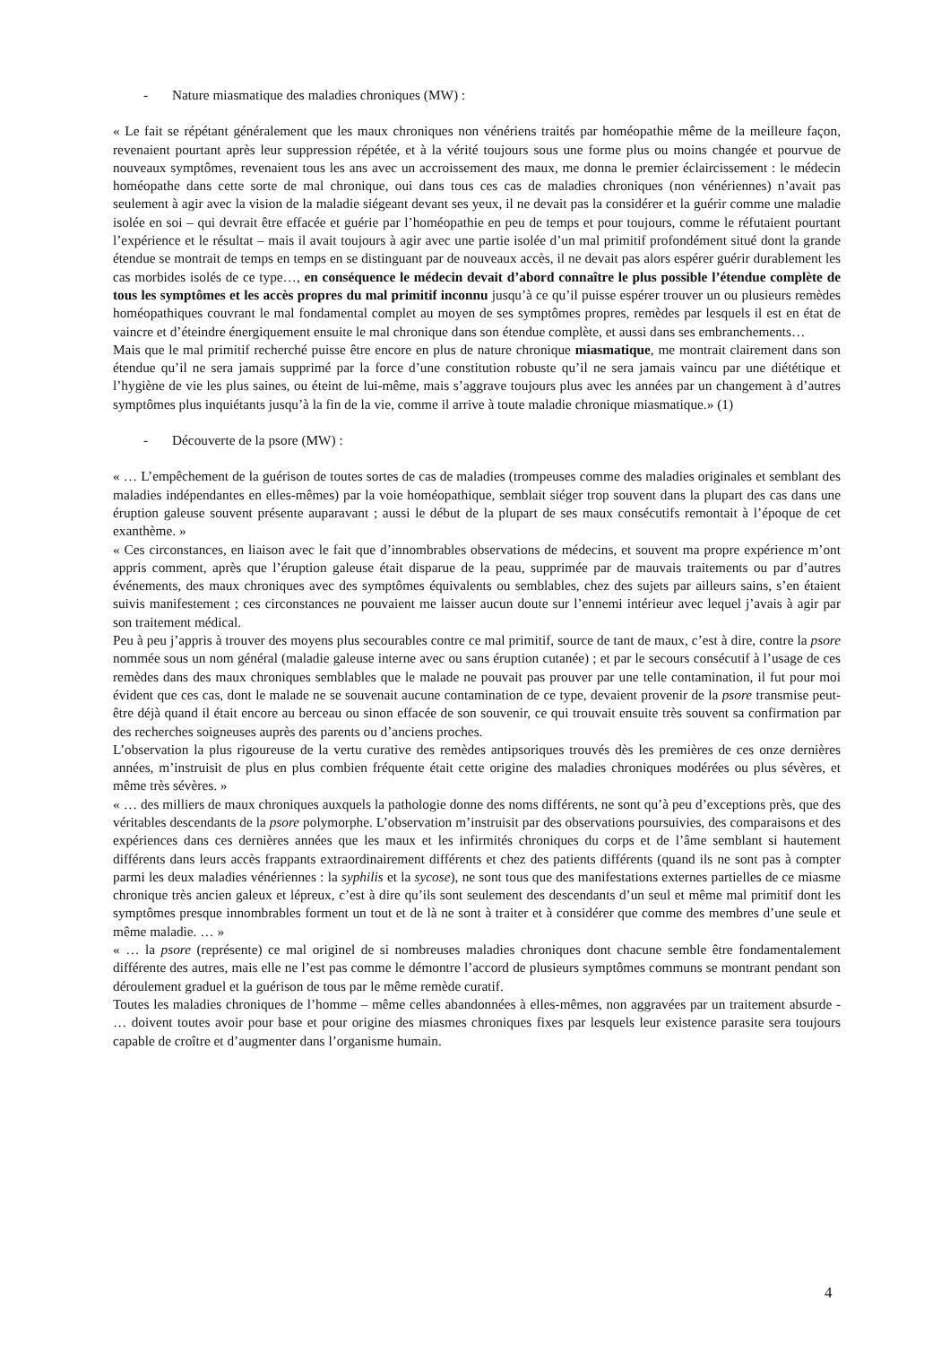- Nature miasmatique des maladies chroniques (MW) :
« Le fait se répétant généralement que les maux chroniques non vénériens traités par homéopathie même de la meilleure façon, revenaient pourtant après leur suppression répétée, et à la vérité toujours sous une forme plus ou moins changée et pourvue de nouveaux symptômes, revenaient tous les ans avec un accroissement des maux, me donna le premier éclaircissement : le médecin homéopathe dans cette sorte de mal chronique, oui dans tous ces cas de maladies chroniques (non vénériennes) n’avait pas seulement à agir avec la vision de la maladie siégeant devant ses yeux, il ne devait pas la considérer et la guérir comme une maladie isolée en soi – qui devrait être effacée et guérie par l’homéopathie en peu de temps et pour toujours, comme le réfutaient pourtant l’expérience et le résultat – mais il avait toujours à agir avec une partie isolée d’un mal primitif profondément situé dont la grande étendue se montrait de temps en temps en se distinguant par de nouveaux accès, il ne devait pas alors espérer guérir durablement les cas morbides isolés de ce type…, en conséquence le médecin devait d’abord connaître le plus possible l’étendue complète de tous les symptômes et les accès propres du mal primitif inconnu jusqu’à ce qu’il puisse espérer trouver un ou plusieurs remèdes homéopathiques couvrant le mal fondamental complet au moyen de ses symptômes propres, remèdes par lesquels il est en état de vaincre et d’éteindre énergiquement ensuite le mal chronique dans son étendue complète, et aussi dans ses embranchements…
Mais que le mal primitif recherché puisse être encore en plus de nature chronique miasmatique, me montrait clairement dans son étendue qu’il ne sera jamais supprimé par la force d’une constitution robuste qu’il ne sera jamais vaincu par une diététique et l’hygiène de vie les plus saines, ou éteint de lui-même, mais s’aggrave toujours plus avec les années par un changement à d’autres symptômes plus inquiétants jusqu’à la fin de la vie, comme il arrive à toute maladie chronique miasmatique.» (1)
- Découverte de la psore (MW) :
« … L’empêchement de la guérison de toutes sortes de cas de maladies (trompeuses comme des maladies originales et semblant des maladies indépendantes en elles-mêmes) par la voie homéopathique, semblait siéger trop souvent dans la plupart des cas dans une éruption galeuse souvent présente auparavant ; aussi le début de la plupart de ses maux consécutifs remontait à l’époque de cet exanthème. »
« Ces circonstances, en liaison avec le fait que d’innombrables observations de médecins, et souvent ma propre expérience m’ont appris comment, après que l’éruption galeuse était disparue de la peau, supprimée par de mauvais traitements ou par d’autres événements, des maux chroniques avec des symptômes équivalents ou semblables, chez des sujets par ailleurs sains, s’en étaient suivis manifestement ; ces circonstances ne pouvaient me laisser aucun doute sur l’ennemi intérieur avec lequel j’avais à agir par son traitement médical.
Peu à peu j’appris à trouver des moyens plus secourables contre ce mal primitif, source de tant de maux, c’est à dire, contre la psore nommée sous un nom général (maladie galeuse interne avec ou sans éruption cutanée) ; et par le secours consécutif à l’usage de ces remèdes dans des maux chroniques semblables que le malade ne pouvait pas prouver par une telle contamination, il fut pour moi évident que ces cas, dont le malade ne se souvenait aucune contamination de ce type, devaient provenir de la psore transmise peut-être déjà quand il était encore au berceau ou sinon effacée de son souvenir, ce qui trouvait ensuite très souvent sa confirmation par des recherches soigneuses auprès des parents ou d’anciens proches.
L’observation la plus rigoureuse de la vertu curative des remèdes antipsoriques trouvés dès les premières de ces onze dernières années, m’instruisit de plus en plus combien fréquente était cette origine des maladies chroniques modérées ou plus sévères, et même très sévères. »
« … des milliers de maux chroniques auxquels la pathologie donne des noms différents, ne sont qu’à peu d’exceptions près, que des véritables descendants de la psore polymorphe. L’observation m’instruisit par des observations poursuivies, des comparaisons et des expériences dans ces dernières années que les maux et les infirmités chroniques du corps et de l’âme semblant si hautement différents dans leurs accès frappants extraordinairement différents et chez des patients différents (quand ils ne sont pas à compter parmi les deux maladies vénériennes : la syphilis et la sycose), ne sont tous que des manifestations externes partielles de ce miasme chronique très ancien galeux et lépreux, c’est à dire qu’ils sont seulement des descendants d’un seul et même mal primitif dont les symptômes presque innombrables forment un tout et de là ne sont à traiter et à considérer que comme des membres d’une seule et même maladie. … »
« … la psore (représente) ce mal originel de si nombreuses maladies chroniques dont chacune semble être fondamentalement différente des autres, mais elle ne l’est pas comme le démontre l’accord de plusieurs symptômes communs se montrant pendant son déroulement graduel et la guérison de tous par le même remède curatif.
Toutes les maladies chroniques de l’homme – même celles abandonnées à elles-mêmes, non aggravées par un traitement absurde - … doivent toutes avoir pour base et pour origine des miasmes chroniques fixes par lesquels leur existence parasite sera toujours capable de croître et d’augmenter dans l’organisme humain.
4